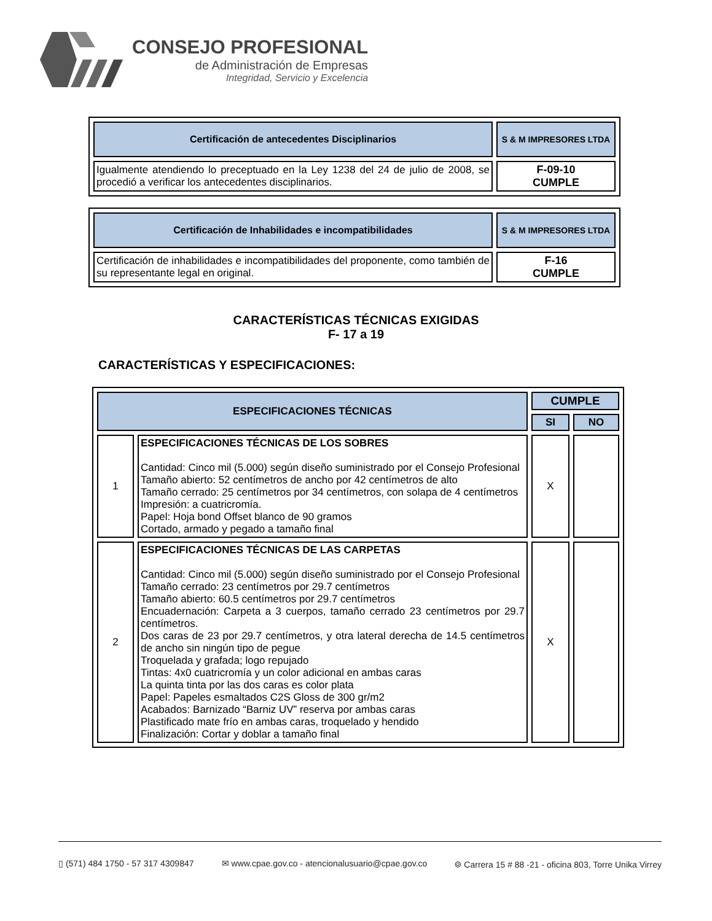CONSEJO PROFESIONAL
de Administración de Empresas
Integridad, Servicio y Excelencia
| Certificación de antecedentes Disciplinarios | S & M IMPRESORES LTDA |
| Igualmente atendiendo lo preceptuado en la Ley 1238 del 24 de julio de 2008, se procedió a verificar los antecedentes disciplinarios. | F-09-10 CUMPLE |
| Certificación de Inhabilidades e incompatibilidades | S & M IMPRESORES LTDA |
| Certificación de inhabilidades e incompatibilidades del proponente, como también de su representante legal en original. | F-16 CUMPLE |
CARACTERÍSTICAS TÉCNICAS EXIGIDAS
F- 17 a 19
CARACTERÍSTICAS Y ESPECIFICACIONES:
| ESPECIFICACIONES TÉCNICAS | | CUMPLE | |
| --- | --- | --- | --- |
| | | SI | NO |
| 1 | ESPECIFICACIONES TÉCNICAS DE LOS SOBRES Cantidad: Cinco mil (5.000) según diseño suministrado por el Consejo Profesional Tamaño abierto: 52 centímetros de ancho por 42 centímetros de alto Tamaño cerrado: 25 centímetros por 34 centímetros, con solapa de 4 centímetros Impresión: a cuatricromía. Papel: Hoja bond Offset blanco de 90 gramos Cortado, armado y pegado a tamaño final | X | |
| 2 | ESPECIFICACIONES TÉCNICAS DE LAS CARPETAS Cantidad: Cinco mil (5.000) según diseño suministrado por el Consejo Profesional Tamaño cerrado: 23 centímetros por 29.7 centímetros Tamaño abierto: 60.5 centímetros por 29.7 centímetros Encuadernación: Carpeta a 3 cuerpos, tamaño cerrado 23 centímetros por 29.7 centímetros. Dos caras de 23 por 29.7 centímetros, y otra lateral derecha de 14.5 centímetros de ancho sin ningún tipo de pegue Troquelada y grafada; logo repujado Tintas: 4x0 cuatricromía y un color adicional en ambas caras La quinta tinta por las dos caras es color plata Papel: Papeles esmaltados C2S Gloss de 300 gr/m2 Acabados: Barnizado “Barniz UV” reserva por ambas caras Plastificado mate frío en ambas caras, troquelado y hendido Finalización: Cortar y doblar a tamaño final | X | |
▯ (571) 484 1750 - 57 317 4309847 ✉ www.cpae.gov.co - atencionalusuario@cpae.gov.co ⌾ Carrera 15 # 88 -21 - oficina 803, Torre Unika Virrey